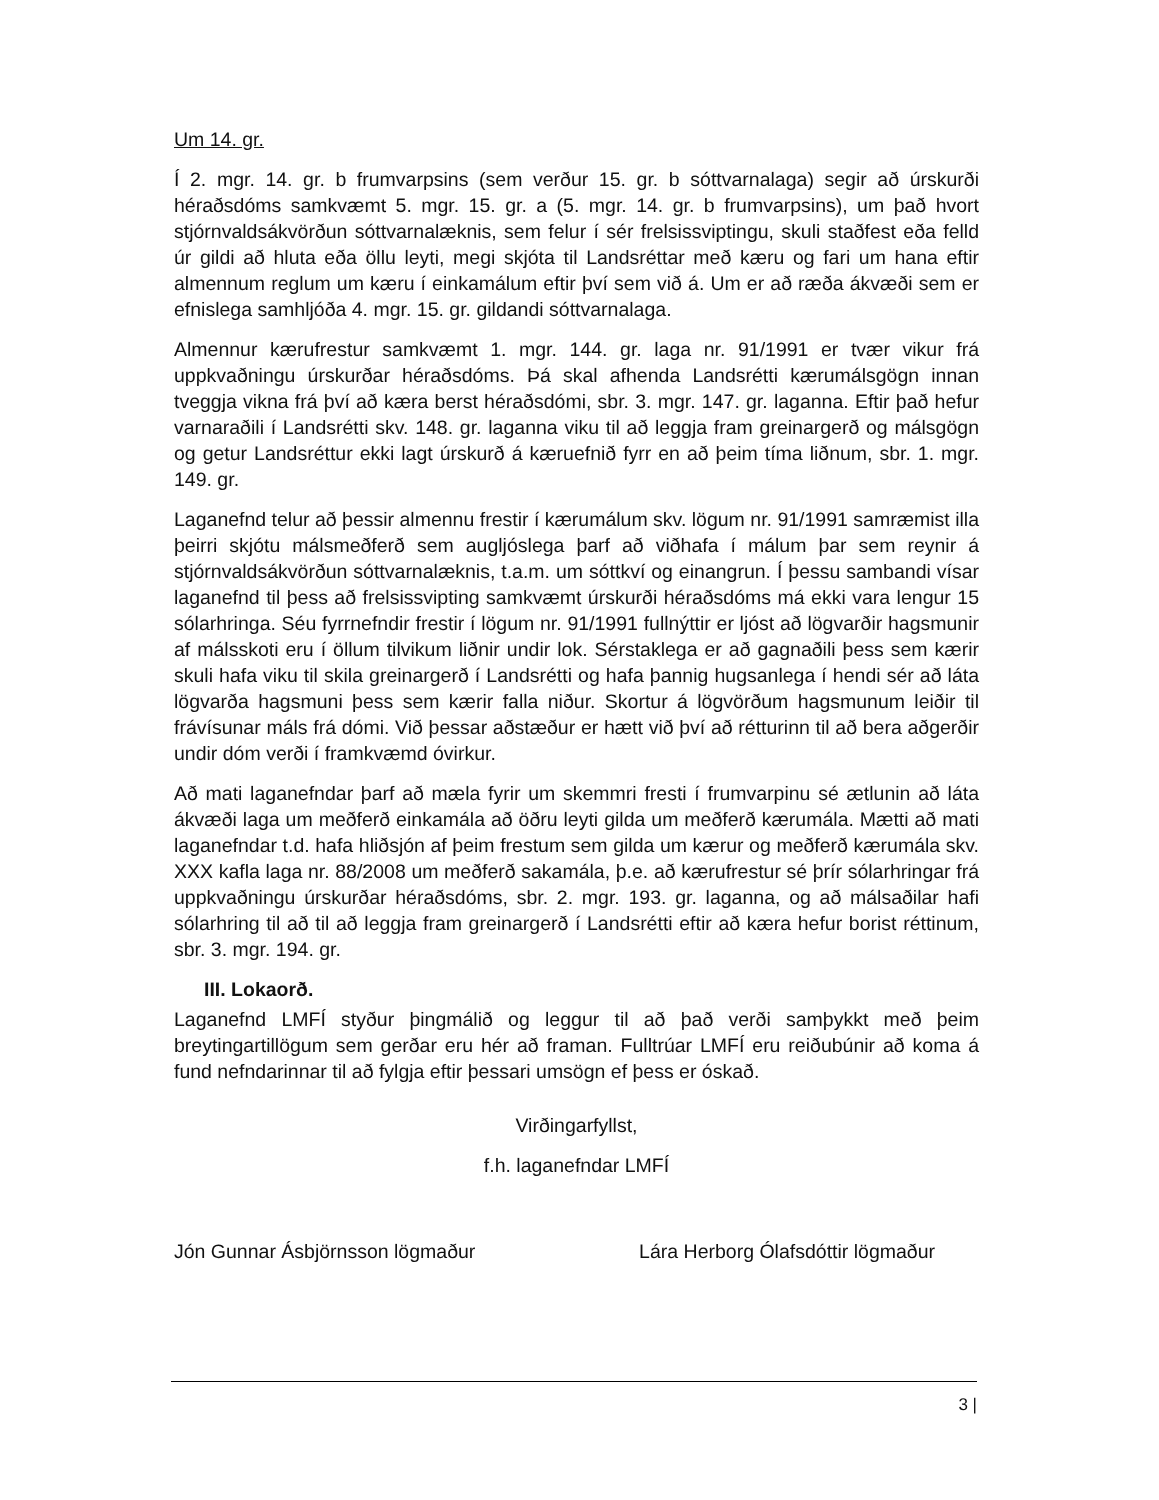Um 14. gr.
Í 2. mgr. 14. gr. b frumvarpsins (sem verður 15. gr. b sóttvarnalaga) segir að úrskurði héraðsdóms samkvæmt 5. mgr. 15. gr. a (5. mgr. 14. gr. b frumvarpsins), um það hvort stjórnvaldsákvörðun sóttvarnalæknis, sem felur í sér frelsissviptingu, skuli staðfest eða felld úr gildi að hluta eða öllu leyti, megi skjóta til Landsréttar með kæru og fari um hana eftir almennum reglum um kæru í einkamálum eftir því sem við á. Um er að ræða ákvæði sem er efnislega samhljóða 4. mgr. 15. gr. gildandi sóttvarnalaga.
Almennur kærufrestur samkvæmt 1. mgr. 144. gr. laga nr. 91/1991 er tvær vikur frá uppkvaðningu úrskurðar héraðsdóms. Þá skal afhenda Landsrétti kærumálsgögn innan tveggja vikna frá því að kæra berst héraðsdómi, sbr. 3. mgr. 147. gr. laganna. Eftir það hefur varnaraðili í Landsrétti skv. 148. gr. laganna viku til að leggja fram greinargerð og málsgögn og getur Landsréttur ekki lagt úrskurð á kæruefnið fyrr en að þeim tíma liðnum, sbr. 1. mgr. 149. gr.
Laganefnd telur að þessir almennu frestir í kærumálum skv. lögum nr. 91/1991 samræmist illa þeirri skjótu málsmeðferð sem augljóslega þarf að viðhafa í málum þar sem reynir á stjórnvaldsákvörðun sóttvarnalæknis, t.a.m. um sóttkví og einangrun. Í þessu sambandi vísar laganefnd til þess að frelsissvipting samkvæmt úrskurði héraðsdóms má ekki vara lengur 15 sólarhringa. Séu fyrrnefndir frestir í lögum nr. 91/1991 fullnýttir er ljóst að lögvarðir hagsmunir af málsskoti eru í öllum tilvikum liðnir undir lok. Sérstaklega er að gagnaðili þess sem kærir skuli hafa viku til skila greinargerð í Landsrétti og hafa þannig hugsanlega í hendi sér að láta lögvarða hagsmuni þess sem kærir falla niður. Skortur á lögvörðum hagsmunum leiðir til frávísunar máls frá dómi. Við þessar aðstæður er hætt við því að rétturinn til að bera aðgerðir undir dóm verði í framkvæmd óvirkur.
Að mati laganefndar þarf að mæla fyrir um skemmri fresti í frumvarpinu sé ætlunin að láta ákvæði laga um meðferð einkamála að öðru leyti gilda um meðferð kærumála. Mætti að mati laganefndar t.d. hafa hliðsjón af þeim frestum sem gilda um kærur og meðferð kærumála skv. XXX kafla laga nr. 88/2008 um meðferð sakamála, þ.e. að kærufrestur sé þrír sólarhringar frá uppkvaðningu úrskurðar héraðsdóms, sbr. 2. mgr. 193. gr. laganna, og að málsaðilar hafi sólarhring til að til að leggja fram greinargerð í Landsrétti eftir að kæra hefur borist réttinum, sbr. 3. mgr. 194. gr.
III. Lokaorð.
Laganefnd LMFÍ styður þingmálið og leggur til að það verði samþykkt með þeim breytingartillögum sem gerðar eru hér að framan. Fulltrúar LMFÍ eru reiðubúnir að koma á fund nefndarinnar til að fylgja eftir þessari umsögn ef þess er óskað.
Virðingarfyllst,
f.h. laganefndar LMFÍ
Jón Gunnar Ásbjörnsson lögmaður Lára Herborg Ólafsdóttir lögmaður
3 |